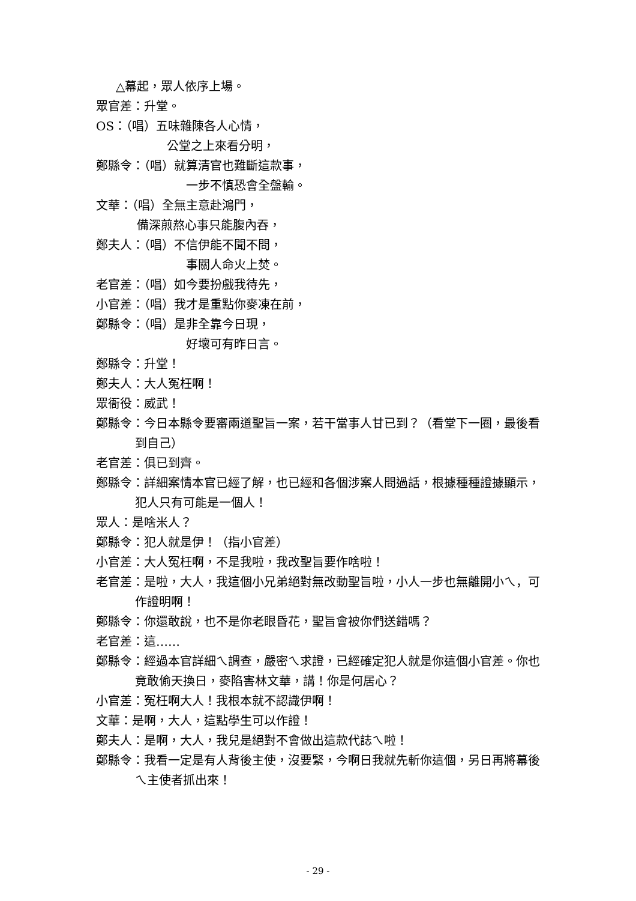△幕起，眾人依序上場。
眾官差：升堂。
OS：（唱）五味雜陳各人心情，
公堂之上來看分明，
鄭縣令：（唱）就算清官也難斷這款事，
一步不慎恐會全盤輸。
文華：（唱）全無主意赴鴻門，
備深煎熬心事只能腹內吞，
鄭夫人：（唱）不信伊能不聞不問，
事關人命火上焚。
老官差：（唱）如今要扮戲我待先，
小官差：（唱）我才是重點你麥凍在前，
鄭縣令：（唱）是非全靠今日現，
好壞可有昨日言。
鄭縣令：升堂！
鄭夫人：大人冤枉啊！
眾衙役：威武！
鄭縣令：今日本縣令要審兩道聖旨一案，若干當事人甘已到？（看堂下一圈，最後看到自己）
老官差：俱已到齊。
鄭縣令：詳細案情本官已經了解，也已經和各個涉案人問過話，根據種種證據顯示，犯人只有可能是一個人！
眾人：是啥米人？
鄭縣令：犯人就是伊！（指小官差）
小官差：大人冤枉啊，不是我啦，我改聖旨要作啥啦！
老官差：是啦，大人，我這個小兄弟絕對無改動聖旨啦，小人一步也無離開小ㄟ，可作證明啊！
鄭縣令：你還敢說，也不是你老眼昏花，聖旨會被你們送錯嗎？
老官差：這……
鄭縣令：經過本官詳細ㄟ調查，嚴密ㄟ求證，已經確定犯人就是你這個小官差。你也竟敢偷天換日，麥陷害林文華，講！你是何居心？
小官差：冤枉啊大人！我根本就不認識伊啊！
文華：是啊，大人，這點學生可以作證！
鄭夫人：是啊，大人，我兒是絕對不會做出這款代誌ㄟ啦！
鄭縣令：我看一定是有人背後主使，沒要緊，今啊日我就先斬你這個，另日再將幕後ㄟ主使者抓出來！
- 29 -